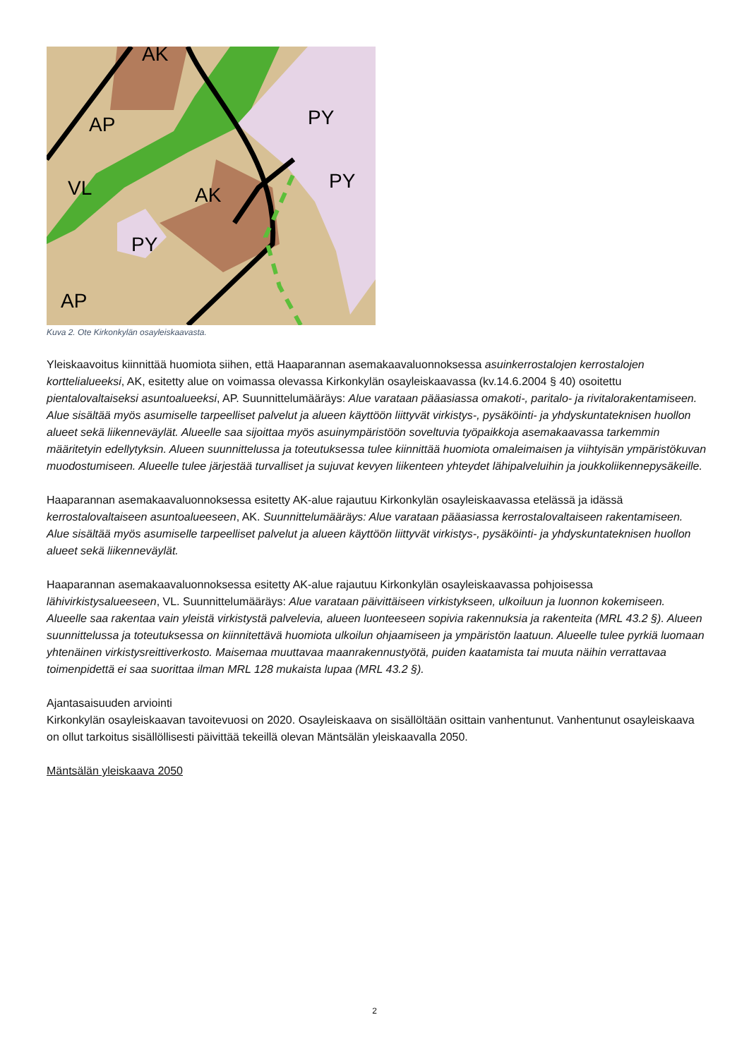AK
AP
AK
PY
AP
VL
PY
PY
Kuva 2. Ote Kirkonkylän osayleiskaavasta.
Yleiskaavoitus kiinnittää huomiota siihen, että Haaparannan asemakaavaluonnoksessa asuinkerrostalojen kerrostalojen korttelialueeksi, AK, esitetty alue on voimassa olevassa Kirkonkylän osayleiskaavassa (kv.14.6.2004 § 40) osoitettu pientalovaltaiseksi asuntoalueeksi, AP. Suunnittelumääräys: Alue varataan pääasiassa omakoti-, paritalo- ja rivitalorakentamiseen. Alue sisältää myös asumiselle tarpeelliset palvelut ja alueen käyttöön liittyvät virkistys-, pysäköinti- ja yhdyskuntateknisen huollon alueet sekä liikenneväylät. Alueelle saa sijoittaa myös asuinympäristöön soveltuvia työpaikkoja asemakaavassa tarkemmin määritetyin edellytyksin. Alueen suunnittelussa ja toteutuksessa tulee kiinnittää huomiota omaleimaisen ja viihtyisän ympäristökuvan muodostumiseen. Alueelle tulee järjestää turvalliset ja sujuvat kevyen liikenteen yhteydet lähipalveluihin ja joukkoliikennepysäkeille.
Haaparannan asemakaavaluonnoksessa esitetty AK-alue rajautuu Kirkonkylän osayleiskaavassa etelässä ja idässä kerrostalovaltaiseen asuntoalueeseen, AK. Suunnittelumääräys: Alue varataan pääasiassa kerrostalovaltaiseen rakentamiseen. Alue sisältää myös asumiselle tarpeelliset palvelut ja alueen käyttöön liittyvät virkistys-, pysäköinti- ja yhdyskuntateknisen huollon alueet sekä liikenneväylät.
Haaparannan asemakaavaluonnoksessa esitetty AK-alue rajautuu Kirkonkylän osayleiskaavassa pohjoisessa lähivirkistysalueeseen, VL. Suunnittelumääräys: Alue varataan päivittäiseen virkistykseen, ulkoiluun ja luonnon kokemiseen. Alueelle saa rakentaa vain yleistä virkistystä palvelevia, alueen luonteeseen sopivia rakennuksia ja rakenteita (MRL 43.2 §). Alueen suunnittelussa ja toteutuksessa on kiinnitettävä huomiota ulkoilun ohjaamiseen ja ympäristön laatuun. Alueelle tulee pyrkiä luomaan yhtenäinen virkistysreittiverkosto. Maisemaa muuttavaa maanrakennustyötä, puiden kaatamista tai muuta näihin verrattavaa toimenpidettä ei saa suorittaa ilman MRL 128 mukaista lupaa (MRL 43.2 §).
Ajantasaisuuden arviointi
Kirkonkylän osayleiskaavan tavoitevuosi on 2020. Osayleiskaava on sisällöltään osittain vanhentunut. Vanhentunut osayleiskaava on ollut tarkoitus sisällöllisesti päivittää tekeillä olevan Mäntsälän yleiskaavalla 2050.
Mäntsälän yleiskaava 2050
2